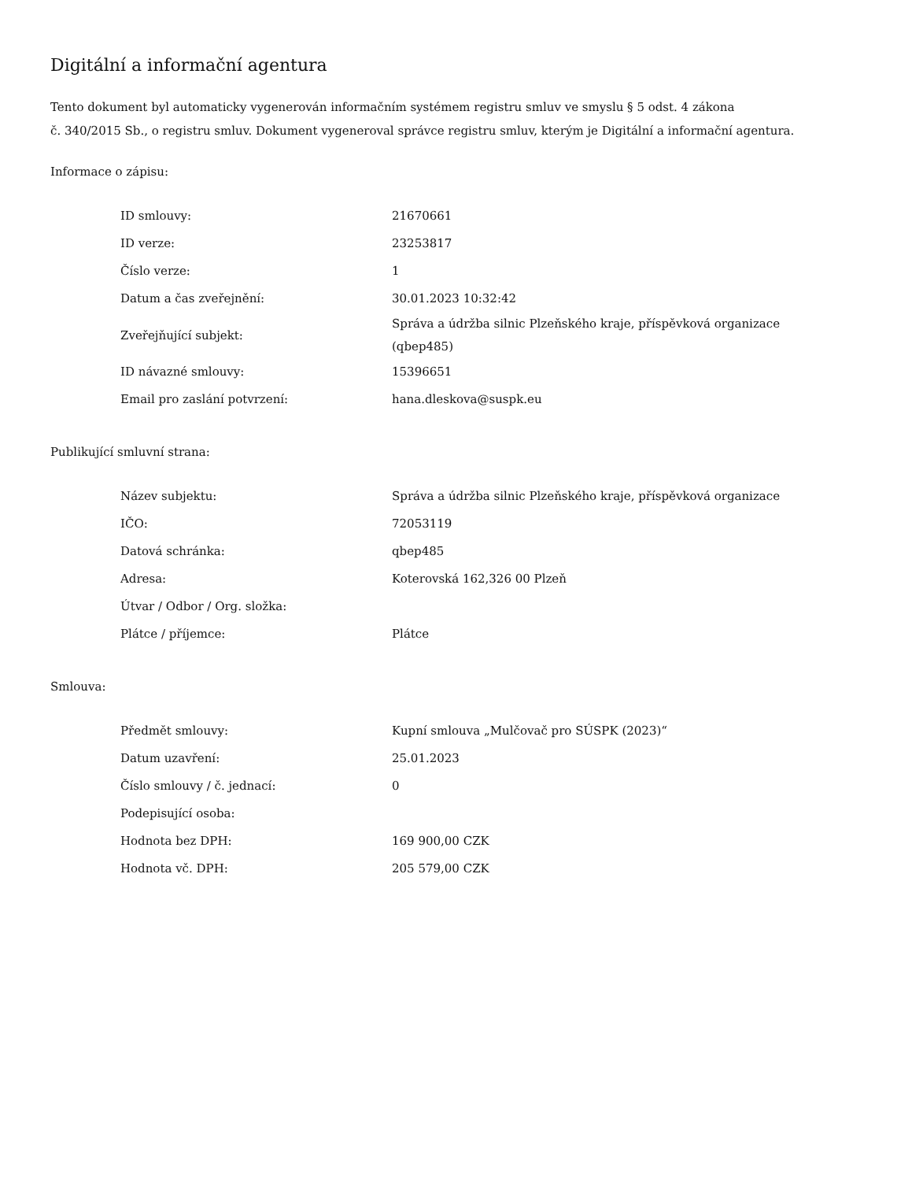Digitální a informační agentura
Tento dokument byl automaticky vygenerován informačním systémem registru smluv ve smyslu § 5 odst. 4 zákona
č. 340/2015 Sb., o registru smluv. Dokument vygeneroval správce registru smluv, kterým je Digitální a informační agentura.
Informace o zápisu:
| ID smlouvy: | 21670661 |
| ID verze: | 23253817 |
| Číslo verze: | 1 |
| Datum a čas zveřejnění: | 30.01.2023 10:32:42 |
| Zveřejňující subjekt: | Správa a údržba silnic Plzeňského kraje, příspěvková organizace (qbep485) |
| ID návazné smlouvy: | 15396651 |
| Email pro zaslání potvrzení: | hana.dleskova@suspk.eu |
Publikující smluvní strana:
| Název subjektu: | Správa a údržba silnic Plzeňského kraje, příspěvková organizace |
| IČO: | 72053119 |
| Datová schránka: | qbep485 |
| Adresa: | Koterovská 162,326 00 Plzeň |
| Útvar / Odbor / Org. složka: | |
| Plátce / příjemce: | Plátce |
Smlouva:
| Předmět smlouvy: | Kupní smlouva „Mulčovač pro SÚSPK (2023)“ |
| Datum uzavření: | 25.01.2023 |
| Číslo smlouvy / č. jednací: | 0 |
| Podepisující osoba: | |
| Hodnota bez DPH: | 169 900,00 CZK |
| Hodnota vč. DPH: | 205 579,00 CZK |